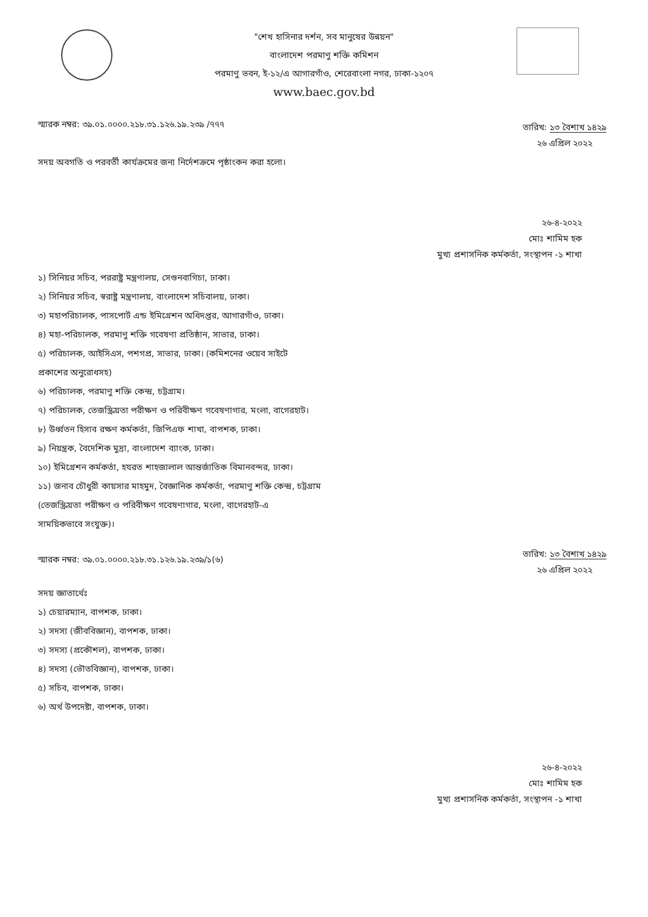"শেখ হাসিনার দর্শন, সব মানুষের উন্নয়ন"
বাংলাদেশ পরমাণু শক্তি কমিশন
পরমাণু ভবন, ই-১২/এ আগারগাঁও, শেরেবাংলা নগর, ঢাকা-১২০৭
www.baec.gov.bd
স্মারক নম্বর: ৩৯.০১.০০০০.২১৮.৩১.১২৬.১৯.২৩৯ /৭৭৭
তারিখ: ১৩ বৈশাখ ১৪২৯
২৬ এপ্রিল ২০২২
সদয় অবগতি ও পরবর্তী কার্যক্রমের জন্য নির্দেশক্রমে পৃষ্ঠাংকন করা হলো।
২৬-৪-২০২২
মোঃ শামিম হক
মুখ্য প্রশাসনিক কর্মকর্তা, সংস্থাপন -১ শাখা
১) সিনিয়র সচিব, পররাষ্ট্র মন্ত্রণালয়, সেগুনবাগিচা, ঢাকা।
২) সিনিয়র সচিব, স্বরাষ্ট্র মন্ত্রণালয়, বাংলাদেশ সচিবালয়, ঢাকা।
৩) মহাপরিচালক, পাসপোর্ট এন্ড ইমিগ্রেশন অধিদপ্তর, আগারগাঁও, ঢাকা।
৪) মহা-পরিচালক, পরমাণু শক্তি গবেষণা প্রতিষ্ঠান, সাভার, ঢাকা।
৫) পরিচালক, আইসিএস, পশগপ্র, সাভার, ঢাকা। (কমিশনের ওয়েব সাইটে
প্রকাশের অনুরোধসহ)
৬) পরিচালক, পরমাণু শক্তি কেন্দ্র, চট্টগ্রাম।
৭) পরিচালক, তেজস্ক্রিয়তা পরীক্ষণ ও পরিবীক্ষণ গবেষণাগার, মংলা, বাগেরহাট।
৮) উর্ধ্বতন হিসাব রক্ষণ কর্মকর্তা, জিপিএফ শাখা, বাপশক, ঢাকা।
৯) নিয়ন্ত্রক, বৈদেশিক মুদ্রা, বাংলাদেশ ব্যাংক, ঢাকা।
১০) ইমিগ্রেশন কর্মকর্তা, হযরত শাহজালাল আন্তর্জাতিক বিমানবন্দর, ঢাকা।
১১) জনাব চৌধুরী কায়সার মাহমুদ, বৈজ্ঞানিক কর্মকর্তা, পরমাণু শক্তি কেন্দ্র, চট্টগ্রাম
(তেজস্ক্রিয়তা পরীক্ষণ ও পরিবীক্ষণ গবেষণাগার, মংলা, বাগেরহাট-এ
সাময়িকভাবে সংযুক্ত)।
স্মারক নম্বর: ৩৯.০১.০০০০.২১৮.৩১.১২৬.১৯.২৩৯/১(৬)
তারিখ: ১৩ বৈশাখ ১৪২৯
২৬ এপ্রিল ২০২২
সদয় জ্ঞাতার্থেঃ
১) চেয়ারম্যান, বাপশক, ঢাকা।
২) সদস্য (জীববিজ্ঞান), বাপশক, ঢাকা।
৩) সদস্য (প্রকৌশল), বাপশক, ঢাকা।
৪) সদস্য (ভৌতবিজ্ঞান), বাপশক, ঢাকা।
৫) সচিব, বাপশক, ঢাকা।
৬) অর্থ উপদেষ্টা, বাপশক, ঢাকা।
২৬-৪-২০২২
মোঃ শামিম হক
মুখ্য প্রশাসনিক কর্মকর্তা, সংস্থাপন -১ শাখা